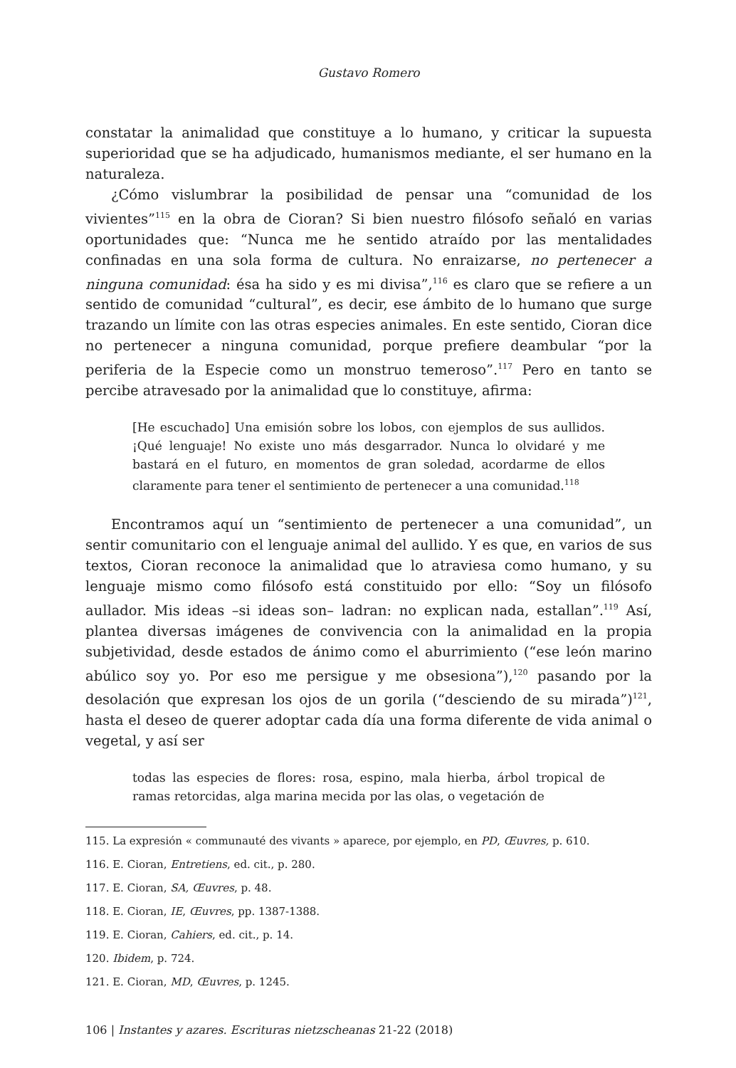Gustavo Romero
constatar la animalidad que constituye a lo humano, y criticar la supuesta superioridad que se ha adjudicado, humanismos mediante, el ser humano en la naturaleza.
¿Cómo vislumbrar la posibilidad de pensar una “comunidad de los vivientes”<sup>115</sup> en la obra de Cioran? Si bien nuestro filósofo señaló en varias oportunidades que: “Nunca me he sentido atraído por las mentalidades confinadas en una sola forma de cultura. No enraizarse, no pertenecer a ninguna comunidad: ésa ha sido y es mi divisa”,<sup>116</sup> es claro que se refiere a un sentido de comunidad “cultural”, es decir, ese ámbito de lo humano que surge trazando un límite con las otras especies animales. En este sentido, Cioran dice no pertenecer a ninguna comunidad, porque prefiere deambular “por la periferia de la Especie como un monstruo temeroso”.<sup>117</sup> Pero en tanto se percibe atravesado por la animalidad que lo constituye, afirma:
[He escuchado] Una emisión sobre los lobos, con ejemplos de sus aullidos. ¡Qué lenguaje! No existe uno más desgarrador. Nunca lo olvidaré y me bastará en el futuro, en momentos de gran soledad, acordarme de ellos claramente para tener el sentimiento de pertenecer a una comunidad.<sup>118</sup>
Encontramos aquí un “sentimiento de pertenecer a una comunidad”, un sentir comunitario con el lenguaje animal del aullido. Y es que, en varios de sus textos, Cioran reconoce la animalidad que lo atraviesa como humano, y su lenguaje mismo como filósofo está constituido por ello: “Soy un filósofo aullador. Mis ideas –si ideas son– ladran: no explican nada, estallan”.<sup>119</sup> Así, plantea diversas imágenes de convivencia con la animalidad en la propia subjetividad, desde estados de ánimo como el aburrimiento (“ese león marino abúlico soy yo. Por eso me persigue y me obsesiona”),<sup>120</sup> pasando por la desolación que expresan los ojos de un gorila (“desciendo de su mirada”)<sup>121</sup>, hasta el deseo de querer adoptar cada día una forma diferente de vida animal o vegetal, y así ser
todas las especies de flores: rosa, espino, mala hierba, árbol tropical de ramas retorcidas, alga marina mecida por las olas, o vegetación de
115. La expresión « communauté des vivants » aparece, por ejemplo, en PD, Œuvres, p. 610.
116. E. Cioran, Entretiens, ed. cit., p. 280.
117. E. Cioran, SA, Œuvres, p. 48.
118. E. Cioran, IE, Œuvres, pp. 1387-1388.
119. E. Cioran, Cahiers, ed. cit., p. 14.
120. Ibidem, p. 724.
121. E. Cioran, MD, Œuvres, p. 1245.
106 | Instantes y azares. Escrituras nietzscheanas 21-22 (2018)